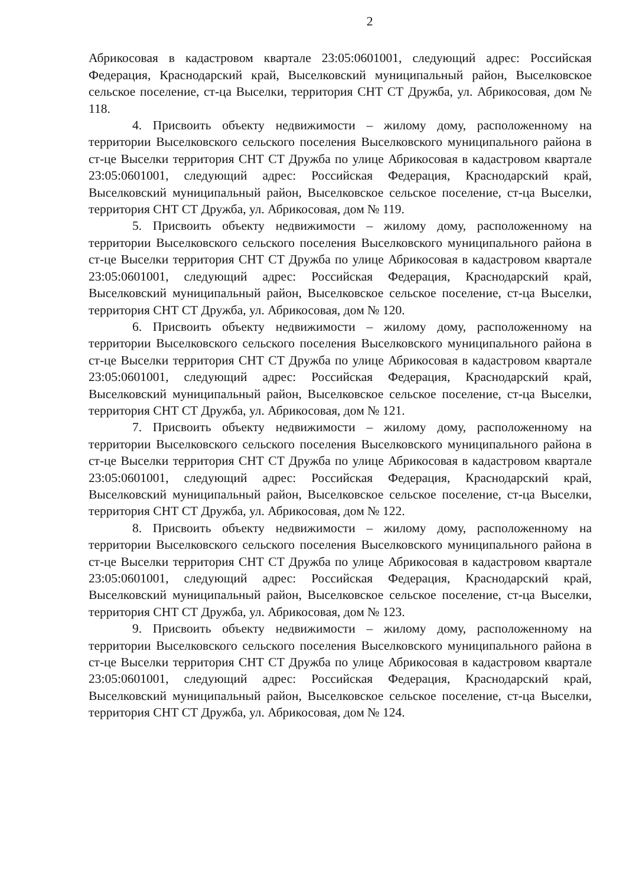2
Абрикосовая в кадастровом квартале 23:05:0601001, следующий адрес: Российская Федерация, Краснодарский край, Выселковский муниципальный район, Выселковское сельское поселение, ст-ца Выселки, территория СНТ СТ Дружба, ул. Абрикосовая, дом № 118.
4. Присвоить объекту недвижимости – жилому дому, расположенному на территории Выселковского сельского поселения Выселковского муниципального района в ст-це Выселки территория СНТ СТ Дружба по улице Абрикосовая в кадастровом квартале 23:05:0601001, следующий адрес: Российская Федерация, Краснодарский край, Выселковский муниципальный район, Выселковское сельское поселение, ст-ца Выселки, территория СНТ СТ Дружба, ул. Абрикосовая, дом № 119.
5. Присвоить объекту недвижимости – жилому дому, расположенному на территории Выселковского сельского поселения Выселковского муниципального района в ст-це Выселки территория СНТ СТ Дружба по улице Абрикосовая в кадастровом квартале 23:05:0601001, следующий адрес: Российская Федерация, Краснодарский край, Выселковский муниципальный район, Выселковское сельское поселение, ст-ца Выселки, территория СНТ СТ Дружба, ул. Абрикосовая, дом № 120.
6. Присвоить объекту недвижимости – жилому дому, расположенному на территории Выселковского сельского поселения Выселковского муниципального района в ст-це Выселки территория СНТ СТ Дружба по улице Абрикосовая в кадастровом квартале 23:05:0601001, следующий адрес: Российская Федерация, Краснодарский край, Выселковский муниципальный район, Выселковское сельское поселение, ст-ца Выселки, территория СНТ СТ Дружба, ул. Абрикосовая, дом № 121.
7. Присвоить объекту недвижимости – жилому дому, расположенному на территории Выселковского сельского поселения Выселковского муниципального района в ст-це Выселки территория СНТ СТ Дружба по улице Абрикосовая в кадастровом квартале 23:05:0601001, следующий адрес: Российская Федерация, Краснодарский край, Выселковский муниципальный район, Выселковское сельское поселение, ст-ца Выселки, территория СНТ СТ Дружба, ул. Абрикосовая, дом № 122.
8. Присвоить объекту недвижимости – жилому дому, расположенному на территории Выселковского сельского поселения Выселковского муниципального района в ст-це Выселки территория СНТ СТ Дружба по улице Абрикосовая в кадастровом квартале 23:05:0601001, следующий адрес: Российская Федерация, Краснодарский край, Выселковский муниципальный район, Выселковское сельское поселение, ст-ца Выселки, территория СНТ СТ Дружба, ул. Абрикосовая, дом № 123.
9. Присвоить объекту недвижимости – жилому дому, расположенному на территории Выселковского сельского поселения Выселковского муниципального района в ст-це Выселки территория СНТ СТ Дружба по улице Абрикосовая в кадастровом квартале 23:05:0601001, следующий адрес: Российская Федерация, Краснодарский край, Выселковский муниципальный район, Выселковское сельское поселение, ст-ца Выселки, территория СНТ СТ Дружба, ул. Абрикосовая, дом № 124.